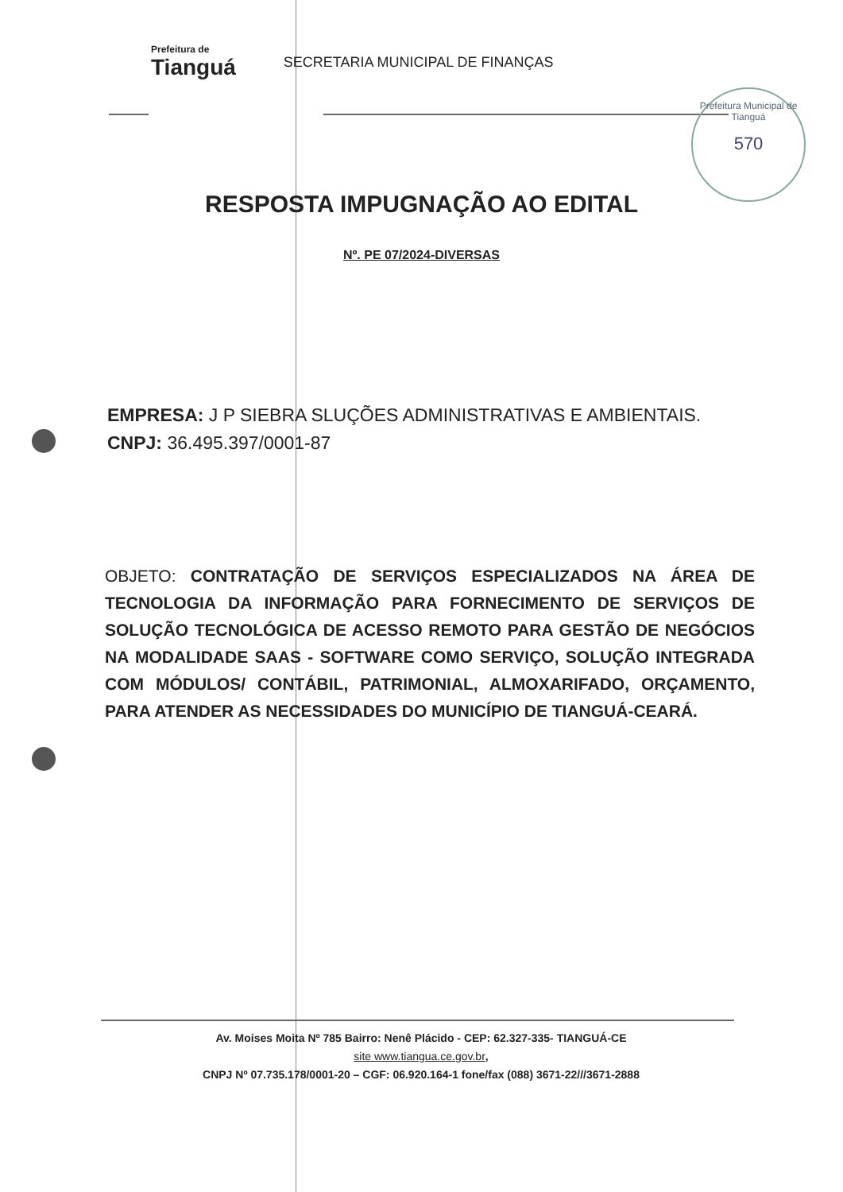Prefeitura de Tianguá
SECRETARIA MUNICIPAL DE FINANÇAS
Prefeitura Municipal de Tianguá
570
RESPOSTA IMPUGNAÇÃO AO EDITAL
Nº. PE 07/2024-DIVERSAS
EMPRESA: J P SIEBRA SLUÇÕES ADMINISTRATIVAS E AMBIENTAIS.
CNPJ: 36.495.397/0001-87
OBJETO: CONTRATAÇÃO DE SERVIÇOS ESPECIALIZADOS NA ÁREA DE TECNOLOGIA DA INFORMAÇÃO PARA FORNECIMENTO DE SERVIÇOS DE SOLUÇÃO TECNOLÓGICA DE ACESSO REMOTO PARA GESTÃO DE NEGÓCIOS NA MODALIDADE SAAS - SOFTWARE COMO SERVIÇO, SOLUÇÃO INTEGRADA COM MÓDULOS/ CONTÁBIL, PATRIMONIAL, ALMOXARIFADO, ORÇAMENTO, PARA ATENDER AS NECESSIDADES DO MUNICÍPIO DE TIANGUÁ-CEARÁ.
Av. Moises Moita Nº 785 Bairro: Nenê Plácido - CEP: 62.327-335- TIANGUÁ-CE
site www.tiangua.ce.gov.br,
CNPJ Nº 07.735.178/0001-20 – CGF: 06.920.164-1 fone/fax (088) 3671-22///3671-2888